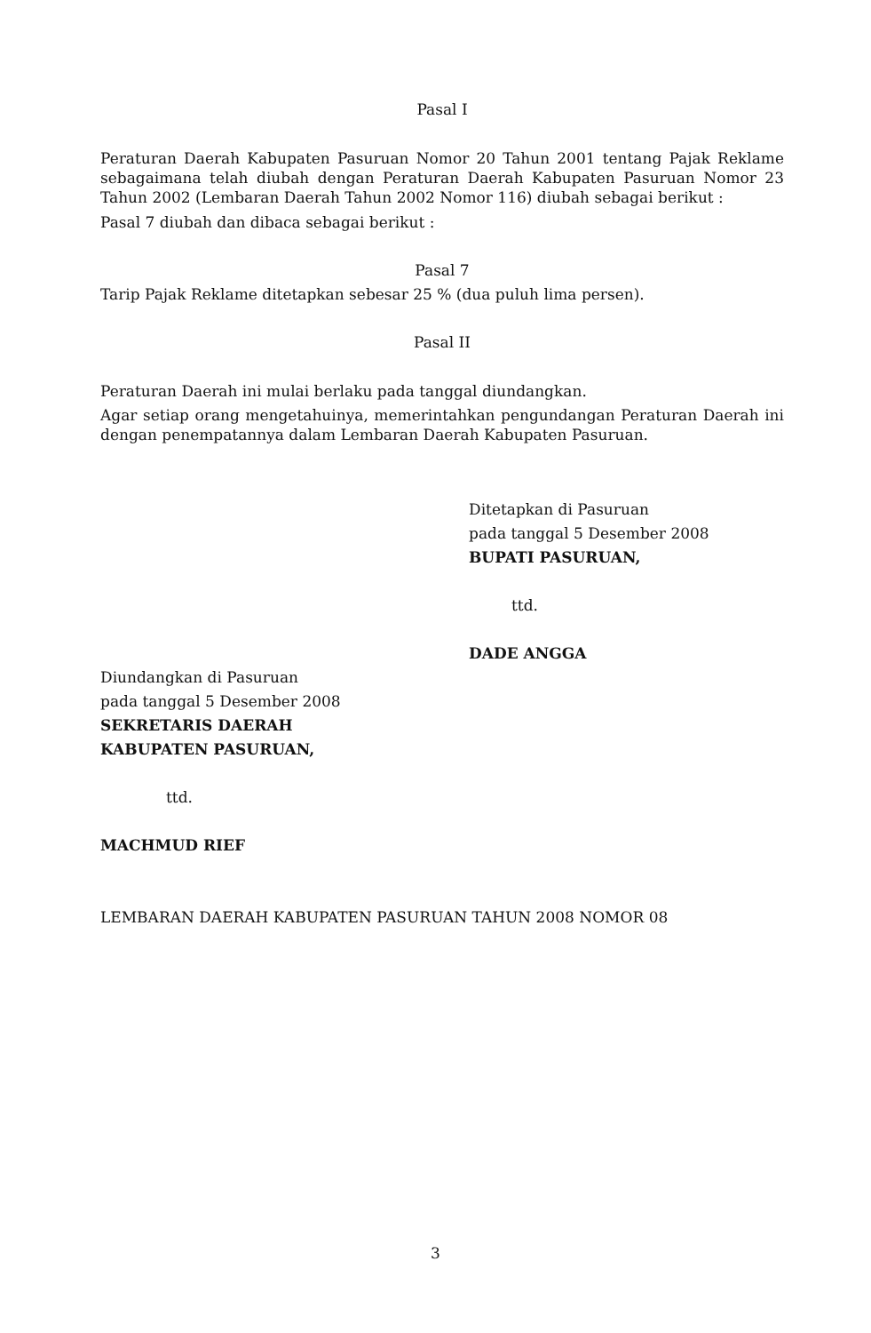Pasal I
Peraturan Daerah Kabupaten Pasuruan Nomor 20 Tahun 2001 tentang Pajak Reklame sebagaimana telah diubah dengan Peraturan Daerah Kabupaten Pasuruan Nomor 23 Tahun 2002 (Lembaran Daerah Tahun 2002 Nomor 116) diubah sebagai berikut :
Pasal 7 diubah dan dibaca sebagai berikut :
Pasal 7
Tarip Pajak Reklame ditetapkan sebesar 25 % (dua puluh lima persen).
Pasal II
Peraturan Daerah ini mulai berlaku pada tanggal diundangkan.
Agar setiap orang mengetahuinya, memerintahkan pengundangan Peraturan Daerah ini dengan penempatannya dalam Lembaran Daerah Kabupaten Pasuruan.
Ditetapkan di Pasuruan
pada tanggal 5 Desember 2008
BUPATI PASURUAN,
ttd.
DADE ANGGA
Diundangkan di Pasuruan
pada tanggal 5 Desember 2008
SEKRETARIS DAERAH
KABUPATEN PASURUAN,
ttd.
MACHMUD RIEF
LEMBARAN DAERAH KABUPATEN PASURUAN TAHUN 2008 NOMOR 08
3